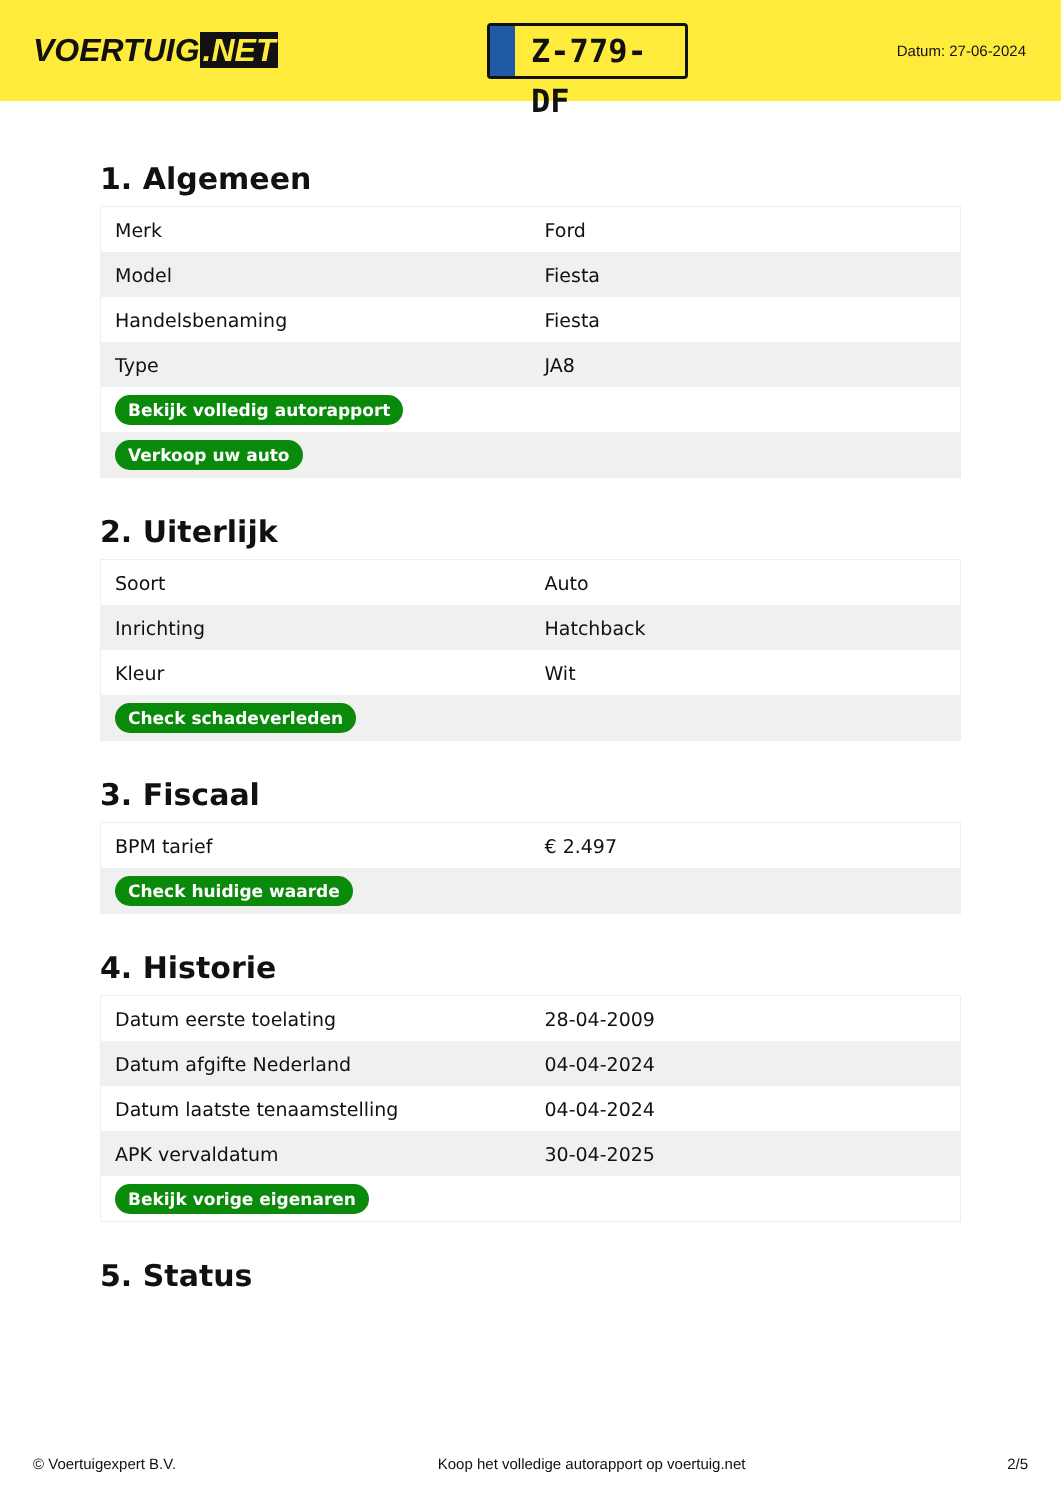VOERTUIG.NET
Z-779-DF
Datum: 27-06-2024
1. Algemeen
| Merk | Ford |
| Model | Fiesta |
| Handelsbenaming | Fiesta |
| Type | JA8 |
| Bekijk volledig autorapport | |
| Verkoop uw auto | |
2. Uiterlijk
| Soort | Auto |
| Inrichting | Hatchback |
| Kleur | Wit |
| Check schadeverleden | |
3. Fiscaal
| BPM tarief | € 2.497 |
| Check huidige waarde | |
4. Historie
| Datum eerste toelating | 28-04-2009 |
| Datum afgifte Nederland | 04-04-2024 |
| Datum laatste tenaamstelling | 04-04-2024 |
| APK vervaldatum | 30-04-2025 |
| Bekijk vorige eigenaren | |
5. Status
© Voertuigexpert B.V. Koop het volledige autorapport op voertuig.net 2/5